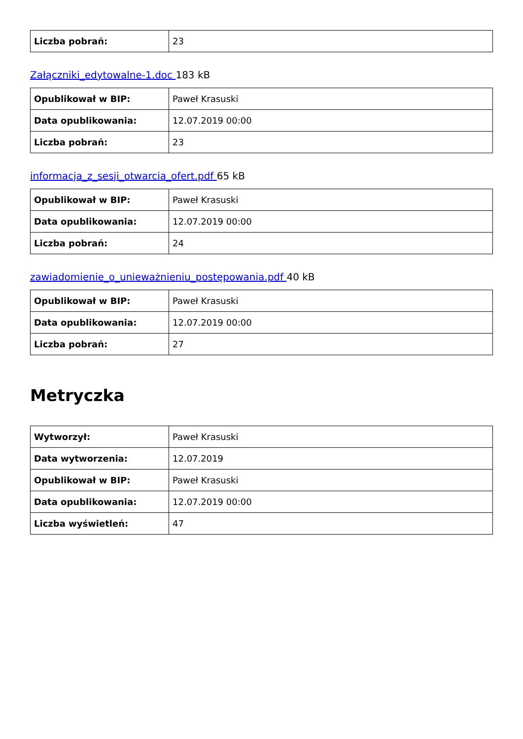| Liczba pobrań: | 23 |
Załączniki_edytowalne-1.doc 183 kB
| Opublikował w BIP: | Paweł Krasuski |
| Data opublikowania: | 12.07.2019 00:00 |
| Liczba pobrań: | 23 |
informacja_z_sesji_otwarcia_ofert.pdf 65 kB
| Opublikował w BIP: | Paweł Krasuski |
| Data opublikowania: | 12.07.2019 00:00 |
| Liczba pobrań: | 24 |
zawiadomienie_o_unieważnieniu_postępowania.pdf 40 kB
| Opublikował w BIP: | Paweł Krasuski |
| Data opublikowania: | 12.07.2019 00:00 |
| Liczba pobrań: | 27 |
Metryczka
| Wytworzył: | Paweł Krasuski |
| Data wytworzenia: | 12.07.2019 |
| Opublikował w BIP: | Paweł Krasuski |
| Data opublikowania: | 12.07.2019 00:00 |
| Liczba wyświetleń: | 47 |